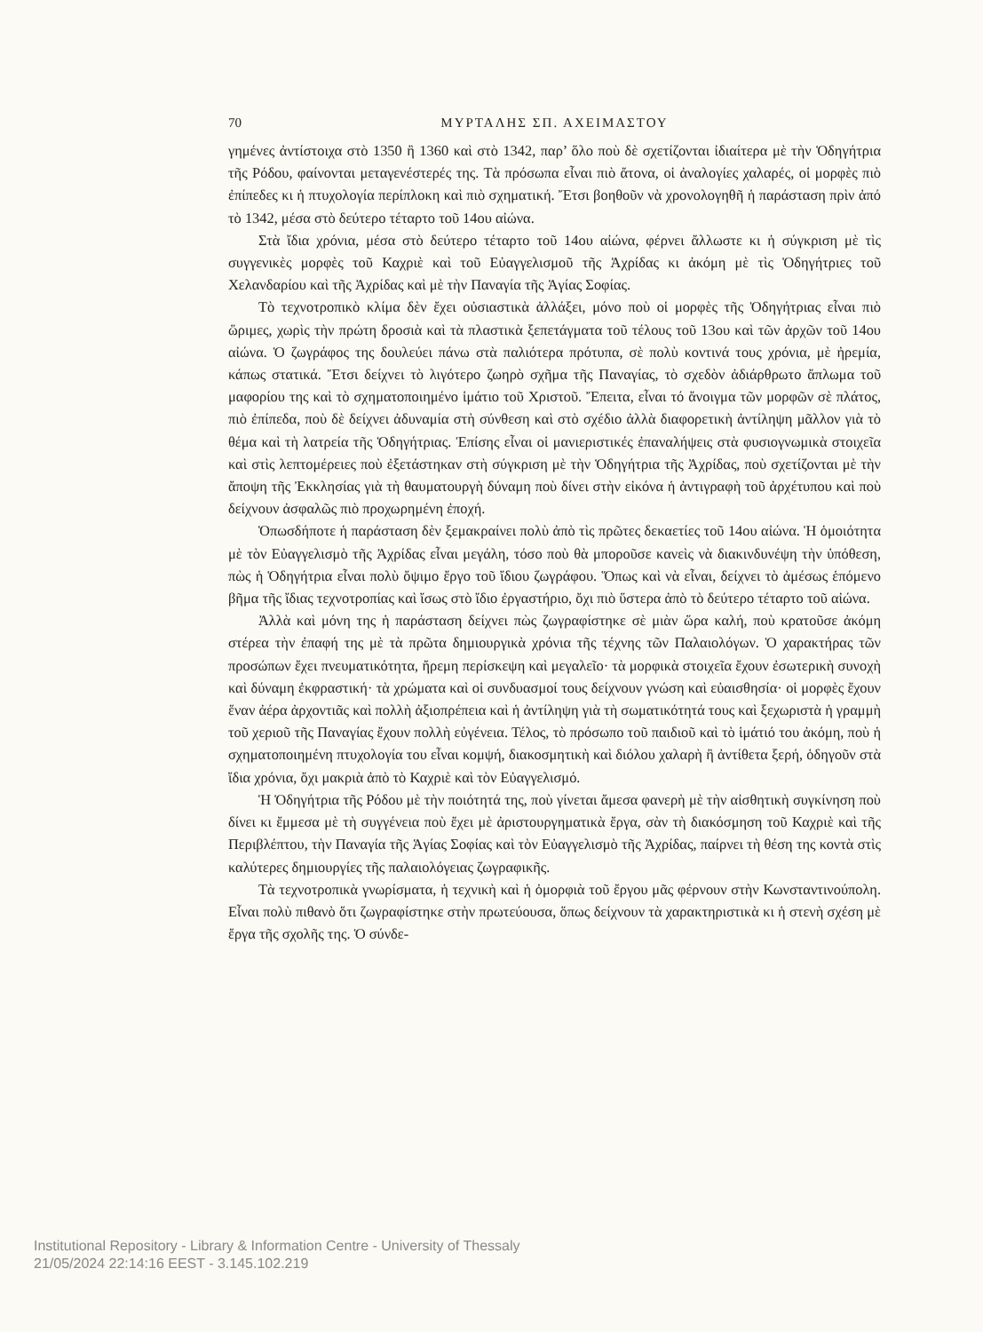70 ΜΥΡΤΑΛΗΣ ΣΠ. ΑΧΕΙΜΑΣΤΟΥ
γημένες ἀντίστοιχα στὸ 1350 ἢ 1360 καὶ στὸ 1342, παρ’ ὅλο ποὺ δὲ σχετίζονται ἰδιαίτερα μὲ τὴν Ὁδηγήτρια τῆς Ρόδου, φαίνονται μεταγενέστερές της. Τὰ πρόσωπα εἶναι πιὸ ἄτονα, οἱ ἀναλογίες χαλαρές, οἱ μορφὲς πιὸ ἐπίπεδες κι ἡ πτυχολογία περίπλοκη καὶ πιὸ σχηματική. Ἔτσι βοηθοῦν νὰ χρονολογηθῆ ἡ παράσταση πρὶν ἀπό τὸ 1342, μέσα στὸ δεύτερο τέταρτο τοῦ 14ου αἰώνα.
Στὰ ἴδια χρόνια, μέσα στὸ δεύτερο τέταρτο τοῦ 14ου αἰώνα, φέρνει ἄλλωστε κι ἡ σύγκριση μὲ τὶς συγγενικὲς μορφὲς τοῦ Καχριὲ καὶ τοῦ Εὐαγγελισμοῦ τῆς Ἀχρίδας κι ἀκόμη μὲ τὶς Ὁδηγήτριες τοῦ Χελανδαρίου καὶ τῆς Ἀχρίδας καὶ μὲ τὴν Παναγία τῆς Ἁγίας Σοφίας.
Τὸ τεχνοτροπικὸ κλίμα δὲν ἔχει οὐσιαστικὰ ἀλλάξει, μόνο ποὺ οἱ μορφὲς τῆς Ὁδηγήτριας εἶναι πιὸ ὥριμες, χωρὶς τὴν πρώτη δροσιὰ καὶ τὰ πλαστικὰ ξεπετάγματα τοῦ τέλους τοῦ 13ου καὶ τῶν ἀρχῶν τοῦ 14ου αἰώνα. Ὁ ζωγράφος της δουλεύει πάνω στὰ παλιότερα πρότυπα, σὲ πολὺ κοντινά τους χρόνια, μὲ ἠρεμία, κάπως στατικά. Ἔτσι δείχνει τὸ λιγότερο ζωηρὸ σχῆμα τῆς Παναγίας, τὸ σχεδὸν ἀδιάρθρωτο ἄπλωμα τοῦ μαφορίου της καὶ τὸ σχηματοποιημένο ἱμάτιο τοῦ Χριστοῦ. Ἔπειτα, εἶναι τό ἄνοιγμα τῶν μορφῶν σὲ πλάτος, πιὸ ἐπίπεδα, ποὺ δὲ δείχνει ἀδυναμία στὴ σύνθεση καὶ στὸ σχέδιο ἀλλὰ διαφορετικὴ ἀντίληψη μᾶλλον γιὰ τὸ θέμα καὶ τὴ λατρεία τῆς Ὁδηγήτριας. Ἐπίσης εἶναι οἱ μανιεριστικές ἐπαναλήψεις στὰ φυσιογνωμικὰ στοιχεῖα καὶ στὶς λεπτομέρειες ποὺ ἐξετάστηκαν στὴ σύγκριση μὲ τὴν Ὁδηγήτρια τῆς Ἀχρίδας, ποὺ σχετίζονται μὲ τὴν ἄποψη τῆς Ἐκκλησίας γιὰ τὴ θαυματουργὴ δύναμη ποὺ δίνει στὴν εἰκόνα ἡ ἀντιγραφὴ τοῦ ἀρχέτυπου καὶ ποὺ δείχνουν ἀσφαλῶς πιὸ προχωρημένη ἐποχή.
Ὁπωσδήποτε ἡ παράσταση δὲν ξεμακραίνει πολὺ ἀπὸ τὶς πρῶτες δεκαετίες τοῦ 14ου αἰώνα. Ἡ ὁμοιότητα μὲ τὸν Εὐαγγελισμὸ τῆς Ἀχρίδας εἶναι μεγάλη, τόσο ποὺ θὰ μποροῦσε κανεὶς νὰ διακινδυνέψη τὴν ὑπόθεση, πὼς ἡ Ὁδηγήτρια εἶναι πολὺ ὄψιμο ἔργο τοῦ ἴδιου ζωγράφου. Ὅπως καὶ νὰ εἶναι, δείχνει τὸ ἀμέσως ἑπόμενο βῆμα τῆς ἴδιας τεχνοτροπίας καὶ ἴσως στὸ ἴδιο ἐργαστήριο, ὄχι πιὸ ὕστερα ἀπὸ τὸ δεύτερο τέταρτο τοῦ αἰώνα.
Ἀλλὰ καὶ μόνη της ἡ παράσταση δείχνει πὼς ζωγραφίστηκε σὲ μιὰν ὥρα καλή, ποὺ κρατοῦσε ἀκόμη στέρεα τὴν ἐπαφή της μὲ τὰ πρῶτα δημιουργικὰ χρόνια τῆς τέχνης τῶν Παλαιολόγων. Ὁ χαρακτήρας τῶν προσώπων ἔχει πνευματικότητα, ἤρεμη περίσκεψη καὶ μεγαλεῖο· τὰ μορφικὰ στοιχεῖα ἔχουν ἐσωτερικὴ συνοχὴ καὶ δύναμη ἐκφραστική· τὰ χρώματα καὶ οἱ συνδυασμοί τους δείχνουν γνώση καὶ εὐαισθησία· οἱ μορφὲς ἔχουν ἕναν ἀέρα ἀρχοντιᾶς καὶ πολλὴ ἀξιοπρέπεια καὶ ἡ ἀντίληψη γιὰ τὴ σωματικότητά τους καὶ ξεχωριστὰ ἡ γραμμὴ τοῦ χεριοῦ τῆς Παναγίας ἔχουν πολλὴ εὐγένεια. Τέλος, τὸ πρόσωπο τοῦ παιδιοῦ καὶ τὸ ἱμάτιό του ἀκόμη, ποὺ ἡ σχηματοποιημένη πτυχολογία του εἶναι κομψή, διακοσμητικὴ καὶ διόλου χαλαρὴ ἢ ἀντίθετα ξερή, ὁδηγοῦν στὰ ἴδια χρόνια, ὄχι μακριὰ ἀπὸ τὸ Καχριὲ καὶ τὸν Εὐαγγελισμό.
Ἡ Ὁδηγήτρια τῆς Ρόδου μὲ τὴν ποιότητά της, ποὺ γίνεται ἄμεσα φανερὴ μὲ τὴν αἰσθητικὴ συγκίνηση ποὺ δίνει κι ἔμμεσα μὲ τὴ συγγένεια ποὺ ἔχει μὲ ἀριστουργηματικὰ ἔργα, σὰν τὴ διακόσμηση τοῦ Καχριὲ καὶ τῆς Περιβλέπτου, τὴν Παναγία τῆς Ἁγίας Σοφίας καὶ τὸν Εὐαγγελισμὸ τῆς Ἀχρίδας, παίρνει τὴ θέση της κοντὰ στὶς καλύτερες δημιουργίες τῆς παλαιολόγειας ζωγραφικῆς.
Τὰ τεχνοτροπικὰ γνωρίσματα, ἡ τεχνικὴ καὶ ἡ ὀμορφιὰ τοῦ ἔργου μᾶς φέρνουν στὴν Κωνσταντινούπολη. Εἶναι πολὺ πιθανὸ ὅτι ζωγραφίστηκε στὴν πρωτεύουσα, ὅπως δείχνουν τὰ χαρακτηριστικὰ κι ἡ στενὴ σχέση μὲ ἔργα τῆς σχολῆς της. Ὁ σύνδε-
Institutional Repository - Library & Information Centre - University of Thessaly
21/05/2024 22:14:16 EEST - 3.145.102.219